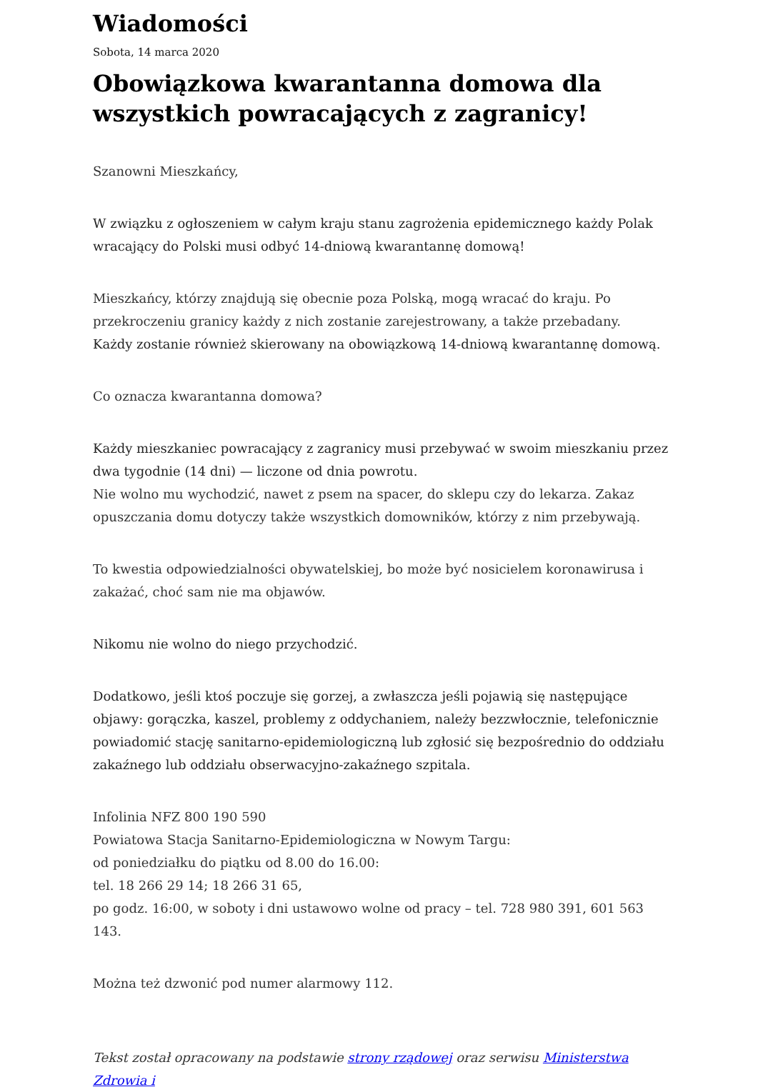Wiadomości
Sobota, 14 marca 2020
Obowiązkowa kwarantanna domowa dla wszystkich powracających z zagranicy!
Szanowni Mieszkańcy,
W związku z ogłoszeniem w całym kraju stanu zagrożenia epidemicznego każdy Polak wracający do Polski musi odbyć 14-dniową kwarantannę domową!
Mieszkańcy, którzy znajdują się obecnie poza Polską, mogą wracać do kraju. Po przekroczeniu granicy każdy z nich zostanie zarejestrowany, a także przebadany.
Każdy zostanie również skierowany na obowiązkową 14-dniową kwarantannę domową.
Co oznacza kwarantanna domowa?
Każdy mieszkaniec powracający z zagranicy musi przebywać w swoim mieszkaniu przez dwa tygodnie (14 dni) — liczone od dnia powrotu.
Nie wolno mu wychodzić, nawet z psem na spacer, do sklepu czy do lekarza. Zakaz opuszczania domu dotyczy także wszystkich domowników, którzy z nim przebywają.
To kwestia odpowiedzialności obywatelskiej, bo może być nosicielem koronawirusa i zakażać, choć sam nie ma objawów.
Nikomu nie wolno do niego przychodzić.
Dodatkowo, jeśli ktoś poczuje się gorzej, a zwłaszcza jeśli pojawią się następujące objawy: gorączka, kaszel, problemy z oddychaniem, należy bezzwłocznie, telefonicznie powiadomić stację sanitarno-epidemiologiczną lub zgłosić się bezpośrednio do oddziału zakaźnego lub oddziału obserwacyjno-zakaźnego szpitala.
Infolinia NFZ 800 190 590
Powiatowa Stacja Sanitarno-Epidemiologiczna w Nowym Targu:
od poniedziałku do piątku od 8.00 do 16.00:
tel. 18 266 29 14; 18 266 31 65,
po godz. 16:00, w soboty i dni ustawowo wolne od pracy – tel. 728 980 391, 601 563 143.
Można też dzwonić pod numer alarmowy 112.
Tekst został opracowany na podstawie strony rządowej oraz serwisu Ministerstwa Zdrowia i